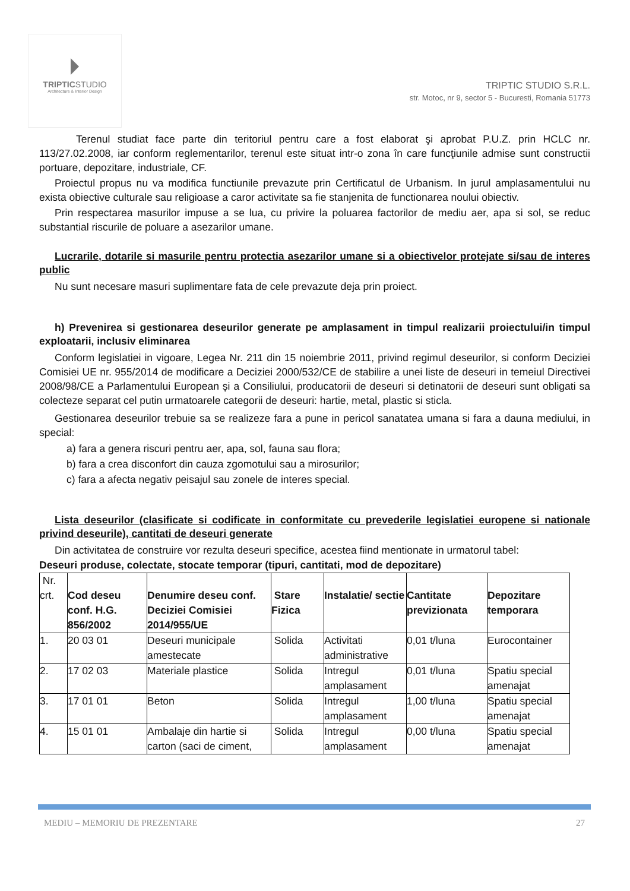TRIPTICSTUDIO
Architecture & Interior Design
TRIPTIC STUDIO S.R.L.
str. Motoc, nr 9, sector 5 - Bucuresti, Romania 51773
Terenul studiat face parte din teritoriul pentru care a fost elaborat şi aprobat P.U.Z. prin HCLC nr. 113/27.02.2008, iar conform reglementarilor, terenul este situat intr-o zona în care funcţiunile admise sunt constructii portuare, depozitare, industriale, CF.
Proiectul propus nu va modifica functiunile prevazute prin Certificatul de Urbanism. In jurul amplasamentului nu exista obiective culturale sau religioase a caror activitate sa fie stanjenita de functionarea noului obiectiv.
Prin respectarea masurilor impuse a se lua, cu privire la poluarea factorilor de mediu aer, apa si sol, se reduc substantial riscurile de poluare a asezarilor umane.
Lucrarile, dotarile si masurile pentru protectia asezarilor umane si a obiectivelor protejate si/sau de interes public
Nu sunt necesare masuri suplimentare fata de cele prevazute deja prin proiect.
h) Prevenirea si gestionarea deseurilor generate pe amplasament in timpul realizarii proiectului/in timpul exploatarii, inclusiv eliminarea
Conform legislatiei in vigoare, Legea Nr. 211 din 15 noiembrie 2011, privind regimul deseurilor, si conform Deciziei Comisiei UE nr. 955/2014 de modificare a Deciziei 2000/532/CE de stabilire a unei liste de deseuri in temeiul Directivei 2008/98/CE a Parlamentului European și a Consiliului, producatorii de deseuri si detinatorii de deseuri sunt obligati sa colecteze separat cel putin urmatoarele categorii de deseuri: hartie, metal, plastic si sticla.
Gestionarea deseurilor trebuie sa se realizeze fara a pune in pericol sanatatea umana si fara a dauna mediului, in special:
a) fara a genera riscuri pentru aer, apa, sol, fauna sau flora;
b) fara a crea disconfort din cauza zgomotului sau a mirosurilor;
c) fara a afecta negativ peisajul sau zonele de interes special.
Lista deseurilor (clasificate si codificate in conformitate cu prevederile legislatiei europene si nationale privind deseurile), cantitati de deseuri generate
Din activitatea de construire vor rezulta deseuri specifice, acestea fiind mentionate in urmatorul tabel:
Deseuri produse, colectate, stocate temporar (tipuri, cantitati, mod de depozitare)
| Nr. crt. | Cod deseu conf. H.G. 856/2002 | Denumire deseu conf. Deciziei Comisiei 2014/955/UE | Stare Fizica | Instalatie/ sectie | Cantitate previzionata | Depozitare temporara |
| --- | --- | --- | --- | --- | --- | --- |
| 1. | 20 03 01 | Deseuri municipale amestecate | Solida | Activitati administrative | 0,01 t/luna | Eurocontainer |
| 2. | 17 02 03 | Materiale plastice | Solida | Intregul amplasament | 0,01 t/luna | Spatiu special amenajat |
| 3. | 17 01 01 | Beton | Solida | Intregul amplasament | 1,00 t/luna | Spatiu special amenajat |
| 4. | 15 01 01 | Ambalaje din hartie si carton (saci de ciment, | Solida | Intregul amplasament | 0,00 t/luna | Spatiu special amenajat |
MEDIU – MEMORIU DE PREZENTARE 27